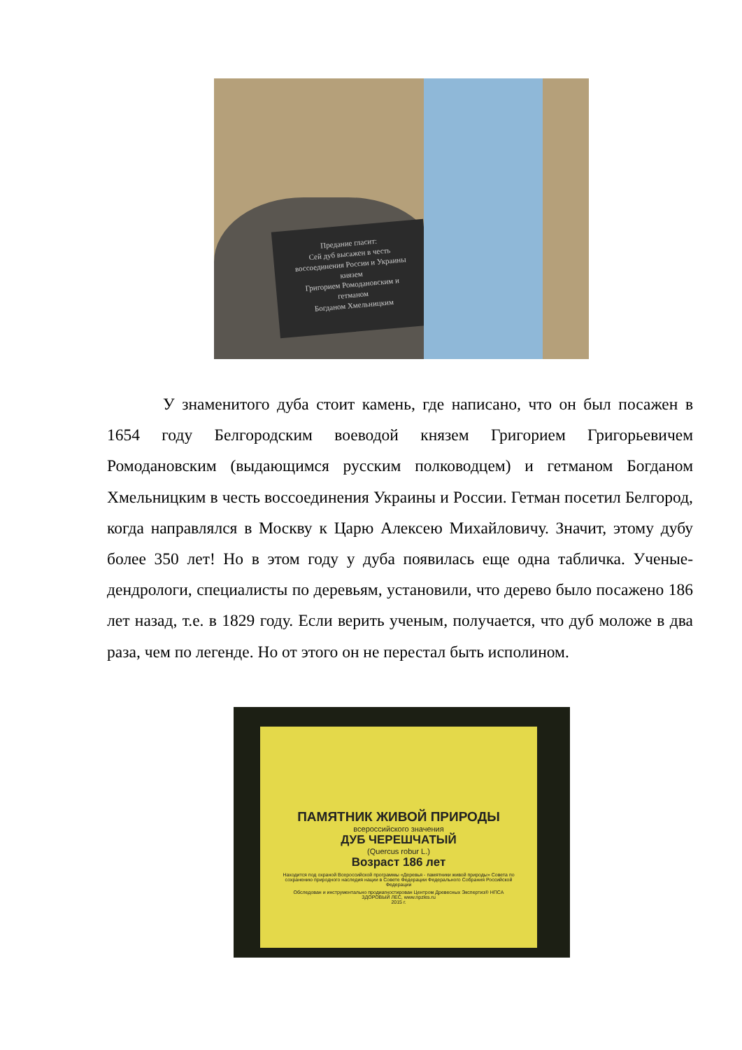Предание гласит:
Сей дуб высажен в честь
воссоединения России и Украины
князем
Григорием Ромодановским и
гетманом
Богданом Хмельницким
У знаменитого дуба стоит камень, где написано, что он был посажен в 1654 году Белгородским воеводой князем Григорием Григорьевичем Ромодановским (выдающимся русским полководцем) и гетманом Богданом Хмельницким в честь воссоединения Украины и России. Гетман посетил Белгород, когда направлялся в Москву к Царю Алексею Михайловичу. Значит, этому дубу более 350 лет! Но в этом году у дуба появилась еще одна табличка. Ученые-дендрологи, специалисты по деревьям, установили, что дерево было посажено 186 лет назад, т.е. в 1829 году. Если верить ученым, получается, что дуб моложе в два раза, чем по легенде. Но от этого он не перестал быть исполином.
ПАМЯТНИК ЖИВОЙ ПРИРОДЫ
всероссийского значения
ДУБ ЧЕРЕШЧАТЫЙ
(Quercus robur L.)
Возраст 186 лет
Находится под охраной Всероссийской программы «Деревья - памятники живой природы» Совета по сохранению природного наследия нации в Совете Федерации Федерального Собрания Российской Федерации
Обследован и инструментально продиагностирован Центром Древесных Экспертиз® НПСА ЗДОРОВЫЙ ЛЕС, www.npzles.ru
2015 г.